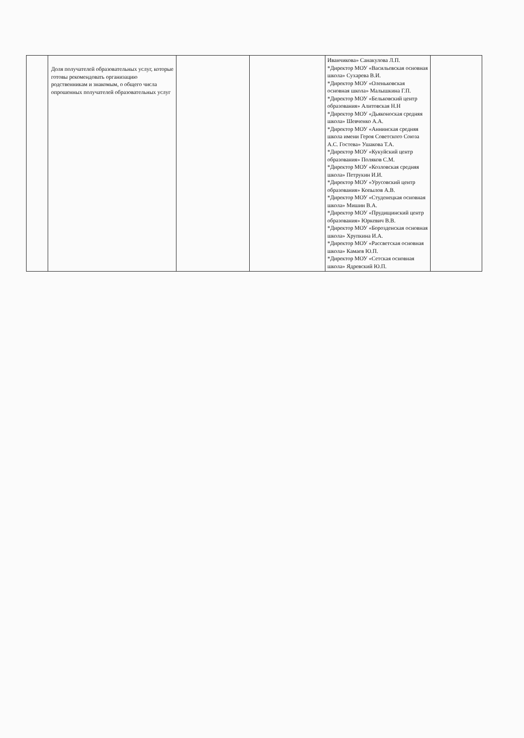| | Доля получателей образовательных услуг, которые готовы рекомендовать организацию родственникам и знакомым, о общего числа опрошенных получателей образовательных услуг | | | Иванчикова» Санакулова Л.П. *Директор МОУ «Васильевская основная школа» Сухарева В.И. *Директор МОУ «Оленьковская основная школа» Малышкина Г.П. *Директор МОУ «Бельковский центр образования» Алитовская Н.Н *Директор МОУ «Дьяконоская средняя школа» Шевченко А.А. *Директор МОУ «Аннинская средняя школа имени Героя Советского Союза А.С. Гостева» Ушакова Т.А. *Директор МОУ «Кукуйский центр образования» Поляков С.М. *Директор МОУ «Козловская средняя школа» Петрукин И.И. *Директор МОУ «Урусовский центр образования» Копылов А.В. *Директор МОУ «Студенецкая основная школа» Мишин В.А. *Директор МОУ «Прудищинский центр образования» Юркевич В.В. *Директор МОУ «Борозденская основная школа» Хрупкина И.А. *Директор МОУ «Рассветская основная школа» Камаев Ю.П. *Директор МОУ «Сетская основная школа» Ядревский Ю.П. | |